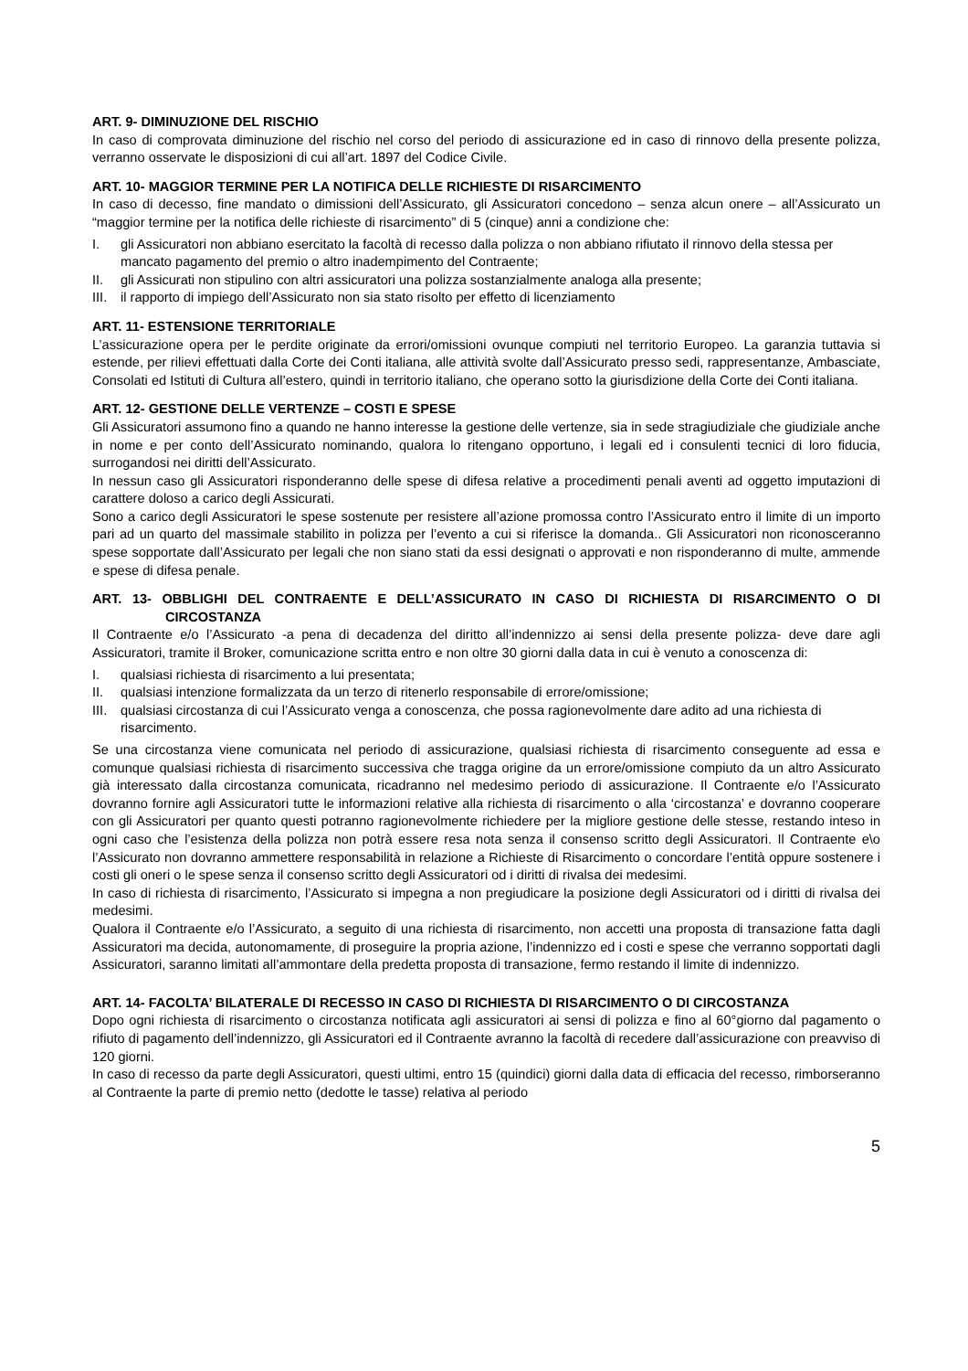ART. 9- DIMINUZIONE DEL RISCHIO
In caso di comprovata diminuzione del rischio nel corso del periodo di assicurazione ed in caso di rinnovo della presente polizza, verranno osservate le disposizioni di cui all’art. 1897 del Codice Civile.
ART. 10- MAGGIOR TERMINE PER LA NOTIFICA DELLE RICHIESTE DI RISARCIMENTO
In caso di decesso, fine mandato o dimissioni dell’Assicurato, gli Assicuratori concedono – senza alcun onere – all’Assicurato un “maggior termine per la notifica delle richieste di risarcimento” di 5 (cinque) anni a condizione che:
I. gli Assicuratori non abbiano esercitato la facoltà di recesso dalla polizza o non abbiano rifiutato il rinnovo della stessa per mancato pagamento del premio o altro inadempimento del Contraente;
II. gli Assicurati non stipulino con altri assicuratori una polizza sostanzialmente analoga alla presente;
III. il rapporto di impiego dell’Assicurato non sia stato risolto per effetto di licenziamento
ART. 11- ESTENSIONE TERRITORIALE
L’assicurazione opera per le perdite originate da errori/omissioni ovunque compiuti nel territorio Europeo. La garanzia tuttavia si estende, per rilievi effettuati dalla Corte dei Conti italiana, alle attività svolte dall’Assicurato presso sedi, rappresentanze, Ambasciate, Consolati ed Istituti di Cultura all’estero, quindi in territorio italiano, che operano sotto la giurisdizione della Corte dei Conti italiana.
ART. 12- GESTIONE DELLE VERTENZE – COSTI E SPESE
Gli Assicuratori assumono fino a quando ne hanno interesse la gestione delle vertenze, sia in sede stragiudiziale che giudiziale anche in nome e per conto dell’Assicurato nominando, qualora lo ritengano opportuno, i legali ed i consulenti tecnici di loro fiducia, surrogandosi nei diritti dell’Assicurato.
In nessun caso gli Assicuratori risponderanno delle spese di difesa relative a procedimenti penali aventi ad oggetto imputazioni di carattere doloso a carico degli Assicurati.
Sono a carico degli Assicuratori le spese sostenute per resistere all’azione promossa contro l’Assicurato entro il limite di un importo pari ad un quarto del massimale stabilito in polizza per l’evento a cui si riferisce la domanda.. Gli Assicuratori non riconosceranno spese sopportate dall’Assicurato per legali che non siano stati da essi designati o approvati e non risponderanno di multe, ammende e spese di difesa penale.
ART. 13- OBBLIGHI DEL CONTRAENTE E DELL’ASSICURATO IN CASO DI RICHIESTA DI RISARCIMENTO O DI CIRCOSTANZA
Il Contraente e/o l’Assicurato -a pena di decadenza del diritto all’indennizzo ai sensi della presente polizza- deve dare agli Assicuratori, tramite il Broker, comunicazione scritta entro e non oltre 30 giorni dalla data in cui è venuto a conoscenza di:
I. qualsiasi richiesta di risarcimento a lui presentata;
II. qualsiasi intenzione formalizzata da un terzo di ritenerlo responsabile di errore/omissione;
III. qualsiasi circostanza di cui l’Assicurato venga a conoscenza, che possa ragionevolmente dare adito ad una richiesta di risarcimento.
Se una circostanza viene comunicata nel periodo di assicurazione, qualsiasi richiesta di risarcimento conseguente ad essa e comunque qualsiasi richiesta di risarcimento successiva che tragga origine da un errore/omissione compiuto da un altro Assicurato già interessato dalla circostanza comunicata, ricadranno nel medesimo periodo di assicurazione. Il Contraente e/o l’Assicurato dovranno fornire agli Assicuratori tutte le informazioni relative alla richiesta di risarcimento o alla ‘circostanza’ e dovranno cooperare con gli Assicuratori per quanto questi potranno ragionevolmente richiedere per la migliore gestione delle stesse, restando inteso in ogni caso che l’esistenza della polizza non potrà essere resa nota senza il consenso scritto degli Assicuratori. Il Contraente e\o l’Assicurato non dovranno ammettere responsabilità in relazione a Richieste di Risarcimento o concordare l’entità oppure sostenere i costi gli oneri o le spese senza il consenso scritto degli Assicuratori od i diritti di rivalsa dei medesimi.
In caso di richiesta di risarcimento, l’Assicurato si impegna a non pregiudicare la posizione degli Assicuratori od i diritti di rivalsa dei medesimi.
Qualora il Contraente e/o l’Assicurato, a seguito di una richiesta di risarcimento, non accetti una proposta di transazione fatta dagli Assicuratori ma decida, autonomamente, di proseguire la propria azione, l’indennizzo ed i costi e spese che verranno sopportati dagli Assicuratori, saranno limitati all’ammontare della predetta proposta di transazione, fermo restando il limite di indennizzo.
ART. 14- FACOLTA’ BILATERALE DI RECESSO IN CASO DI RICHIESTA DI RISARCIMENTO O DI CIRCOSTANZA
Dopo ogni richiesta di risarcimento o circostanza notificata agli assicuratori ai sensi di polizza e fino al 60°giorno dal pagamento o rifiuto di pagamento dell’indennizzo, gli Assicuratori ed il Contraente avranno la facoltà di recedere dall’assicurazione con preavviso di 120 giorni.
In caso di recesso da parte degli Assicuratori, questi ultimi, entro 15 (quindici) giorni dalla data di efficacia del recesso, rimborseranno al Contraente la parte di premio netto (dedotte le tasse) relativa al periodo
5